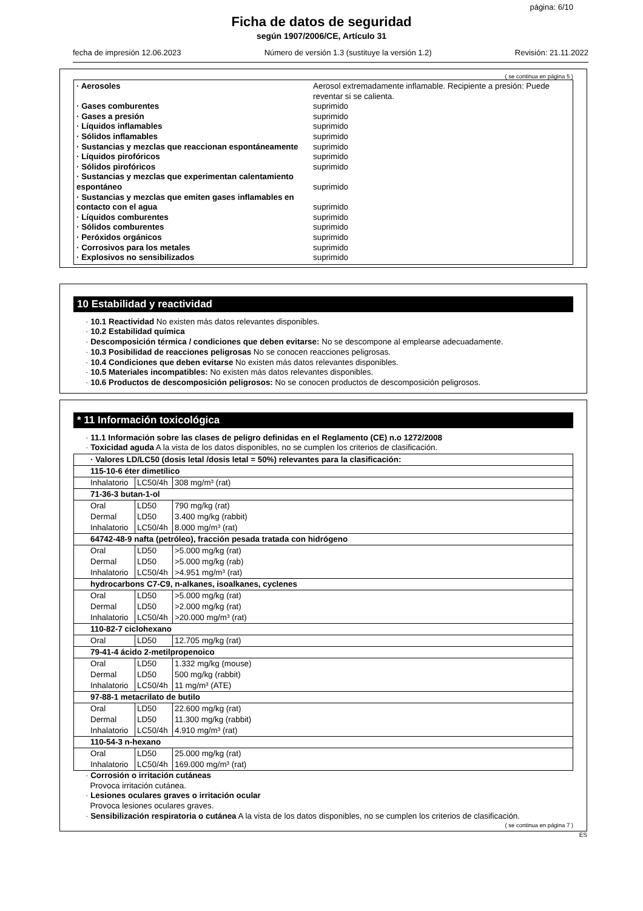página: 6/10
Ficha de datos de seguridad
según 1907/2006/CE, Artículo 31
fecha de impresión 12.06.2023 Número de versión 1.3 (sustituye la versión 1.2) Revisión: 21.11.2022
( se continua en página 5 )
· Aerosoles Aerosol extremadamente inflamable. Recipiente a presión: Puede reventar si se calienta.
· Gases comburentes suprimido
· Gases a presión suprimido
· Líquidos inflamables suprimido
· Sólidos inflamables suprimido
· Sustancias y mezclas que reaccionan espontáneamente
suprimido
· Líquidos pirofóricos suprimido
· Sólidos pirofóricos suprimido
· Sustancias y mezclas que experimentan calentamiento espontáneo
suprimido
· Sustancias y mezclas que emiten gases inflamables en contacto con el agua
suprimido
· Líquidos comburentes suprimido
· Sólidos comburentes suprimido
· Peróxidos orgánicos suprimido
· Corrosivos para los metales suprimido
· Explosivos no sensibilizados suprimido
10 Estabilidad y reactividad
· 10.1 Reactividad No existen más datos relevantes disponibles.
· 10.2 Estabilidad química
· Descomposición térmica / condiciones que deben evitarse: No se descompone al emplearse adecuadamente.
· 10.3 Posibilidad de reacciones peligrosas No se conocen reacciones peligrosas.
· 10.4 Condiciones que deben evitarse No existen más datos relevantes disponibles.
· 10.5 Materiales incompatibles: No existen más datos relevantes disponibles.
· 10.6 Productos de descomposición peligrosos: No se conocen productos de descomposición peligrosos.
* 11 Información toxicológica
· 11.1 Información sobre las clases de peligro definidas en el Reglamento (CE) n.o 1272/2008
· Toxicidad aguda A la vista de los datos disponibles, no se cumplen los criterios de clasificación.
| · Valores LD/LC50 (dosis letal /dosis letal = 50%) relevantes para la clasificación: | | |
| --- | --- | --- |
| 115-10-6 éter dimetílico | | |
| Inhalatorio | LC50/4h | 308 mg/m³ (rat) |
| 71-36-3 butan-1-ol | | |
| Oral | LD50 | 790 mg/kg (rat) |
| Dermal | LD50 | 3.400 mg/kg (rabbit) |
| Inhalatorio | LC50/4h | 8.000 mg/m³ (rat) |
| 64742-48-9 nafta (petróleo), fracción pesada tratada con hidrógeno | | |
| Oral | LD50 | >5.000 mg/kg (rat) |
| Dermal | LD50 | >5.000 mg/kg (rab) |
| Inhalatorio | LC50/4h | >4.951 mg/m³ (rat) |
| hydrocarbons C7-C9, n-alkanes, isoalkanes, cyclenes | | |
| Oral | LD50 | >5.000 mg/kg (rat) |
| Dermal | LD50 | >2.000 mg/kg (rat) |
| Inhalatorio | LC50/4h | >20.000 mg/m³ (rat) |
| 110-82-7 ciclohexano | | |
| Oral | LD50 | 12.705 mg/kg (rat) |
| 79-41-4 ácido 2-metilpropenoico | | |
| Oral | LD50 | 1.332 mg/kg (mouse) |
| Dermal | LD50 | 500 mg/kg (rabbit) |
| Inhalatorio | LC50/4h | 11 mg/m³ (ATE) |
| 97-88-1 metacrilato de butilo | | |
| Oral | LD50 | 22.600 mg/kg (rat) |
| Dermal | LD50 | 11.300 mg/kg (rabbit) |
| Inhalatorio | LC50/4h | 4.910 mg/m³ (rat) |
| 110-54-3 n-hexano | | |
| Oral | LD50 | 25.000 mg/kg (rat) |
| Inhalatorio | LC50/4h | 169.000 mg/m³ (rat) |
· Corrosión o irritación cutáneas
Provoca irritación cutánea.
· Lesiones oculares graves o irritación ocular
Provoca lesiones oculares graves.
· Sensibilización respiratoria o cutánea A la vista de los datos disponibles, no se cumplen los criterios de clasificación.
( se continua en página 7 )
ES